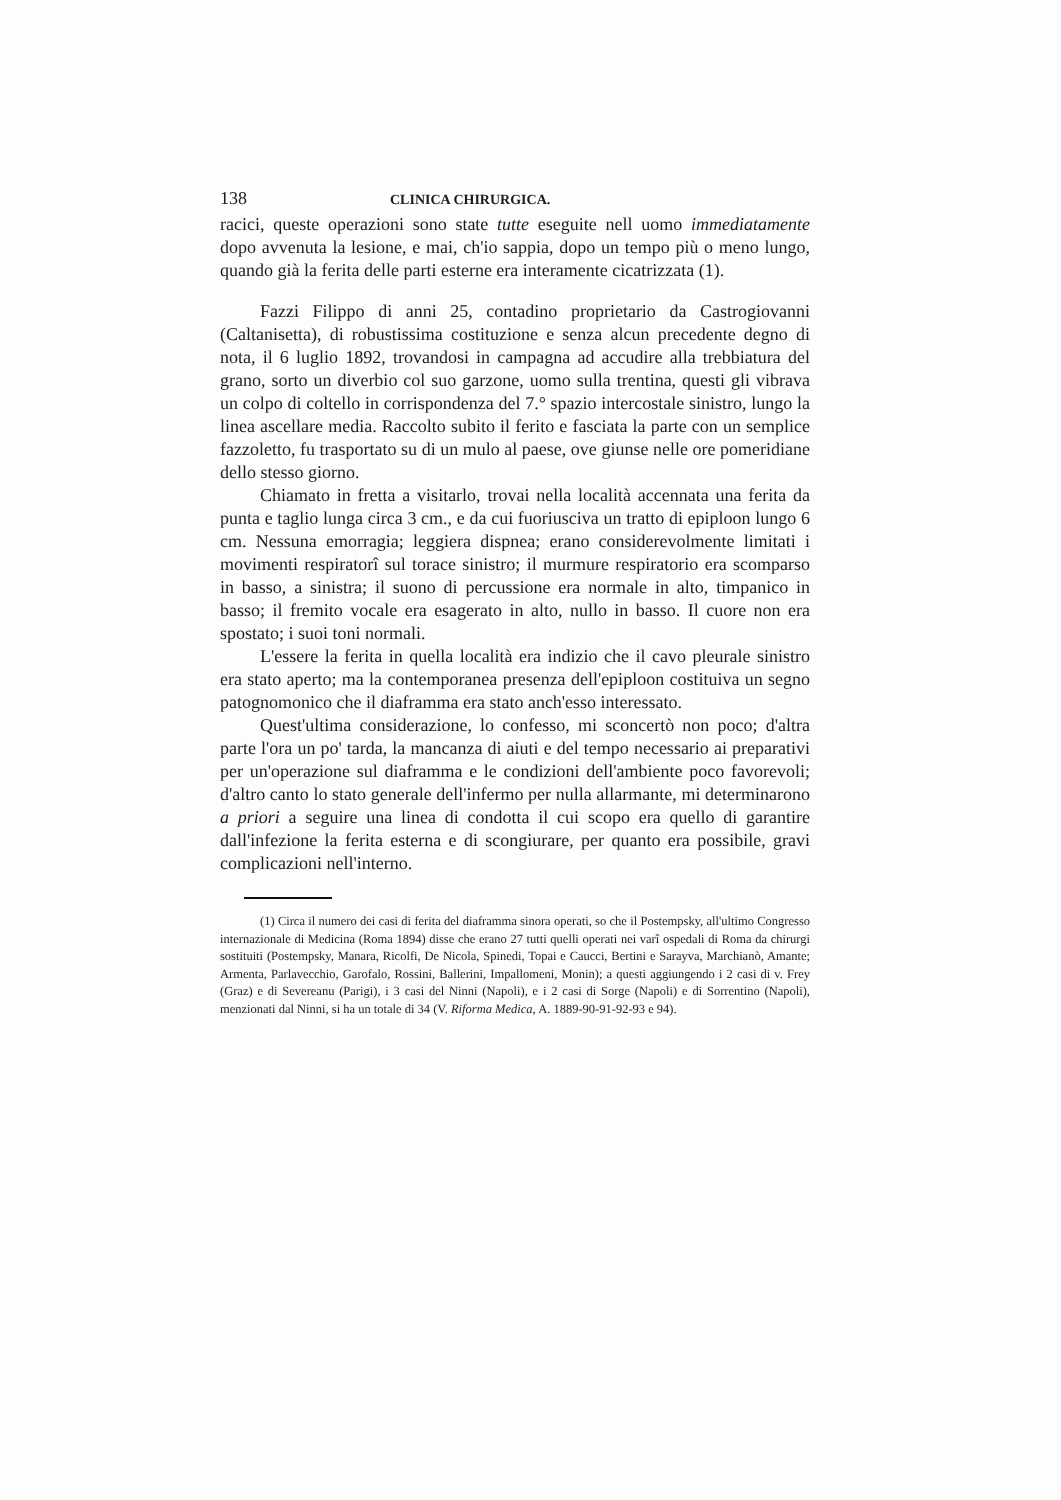138 CLINICA CHIRURGICA.
racici, queste operazioni sono state tutte eseguite nell uomo immediatamente dopo avvenuta la lesione, e mai, ch'io sappia, dopo un tempo più o meno lungo, quando già la ferita delle parti esterne era interamente cicatrizzata (1).
Fazzi Filippo di anni 25, contadino proprietario da Castrogiovanni (Caltanisetta), di robustissima costituzione e senza alcun precedente degno di nota, il 6 luglio 1892, trovandosi in campagna ad accudire alla trebbiatura del grano, sorto un diverbio col suo garzone, uomo sulla trentina, questi gli vibrava un colpo di coltello in corrispondenza del 7.° spazio intercostale sinistro, lungo la linea ascellare media. Raccolto subito il ferito e fasciata la parte con un semplice fazzoletto, fu trasportato su di un mulo al paese, ove giunse nelle ore pomeridiane dello stesso giorno.
Chiamato in fretta a visitarlo, trovai nella località accennata una ferita da punta e taglio lunga circa 3 cm., e da cui fuoriusciva un tratto di epiploon lungo 6 cm. Nessuna emorragia; leggiera dispnea; erano considerevolmente limitati i movimenti respiratorî sul torace sinistro; il murmure respiratorio era scomparso in basso, a sinistra; il suono di percussione era normale in alto, timpanico in basso; il fremito vocale era esagerato in alto, nullo in basso. Il cuore non era spostato; i suoi toni normali.
L'essere la ferita in quella località era indizio che il cavo pleurale sinistro era stato aperto; ma la contemporanea presenza dell'epiploon costituiva un segno patognomonico che il diaframma era stato anch'esso interessato.
Quest'ultima considerazione, lo confesso, mi sconcertò non poco; d'altra parte l'ora un po' tarda, la mancanza di aiuti e del tempo necessario ai preparativi per un'operazione sul diaframma e le condizioni dell'ambiente poco favorevoli; d'altro canto lo stato generale dell'infermo per nulla allarmante, mi determinarono a priori a seguire una linea di condotta il cui scopo era quello di garantire dall'infezione la ferita esterna e di scongiurare, per quanto era possibile, gravi complicazioni nell'interno.
(1) Circa il numero dei casi di ferita del diaframma sinora operati, so che il Postempsky, all'ultimo Congresso internazionale di Medicina (Roma 1894) disse che erano 27 tutti quelli operati nei varî ospedali di Roma da chirurgi sostituiti (Postempsky, Manara, Ricolfi, De Nicola, Spinedi, Topai e Caucci, Bertini e Sarayva, Marchianò, Amante; Armenta, Parlavecchio, Garofalo, Rossini, Ballerini, Impallomeni, Monin); a questi aggiungendo i 2 casi di v. Frey (Graz) e di Severeanu (Parigi), i 3 casi del Ninni (Napoli), e i 2 casi di Sorge (Napoli) e di Sorrentino (Napoli), menzionati dal Ninni, si ha un totale di 34 (V. Riforma Medica, A. 1889-90-91-92-93 e 94).